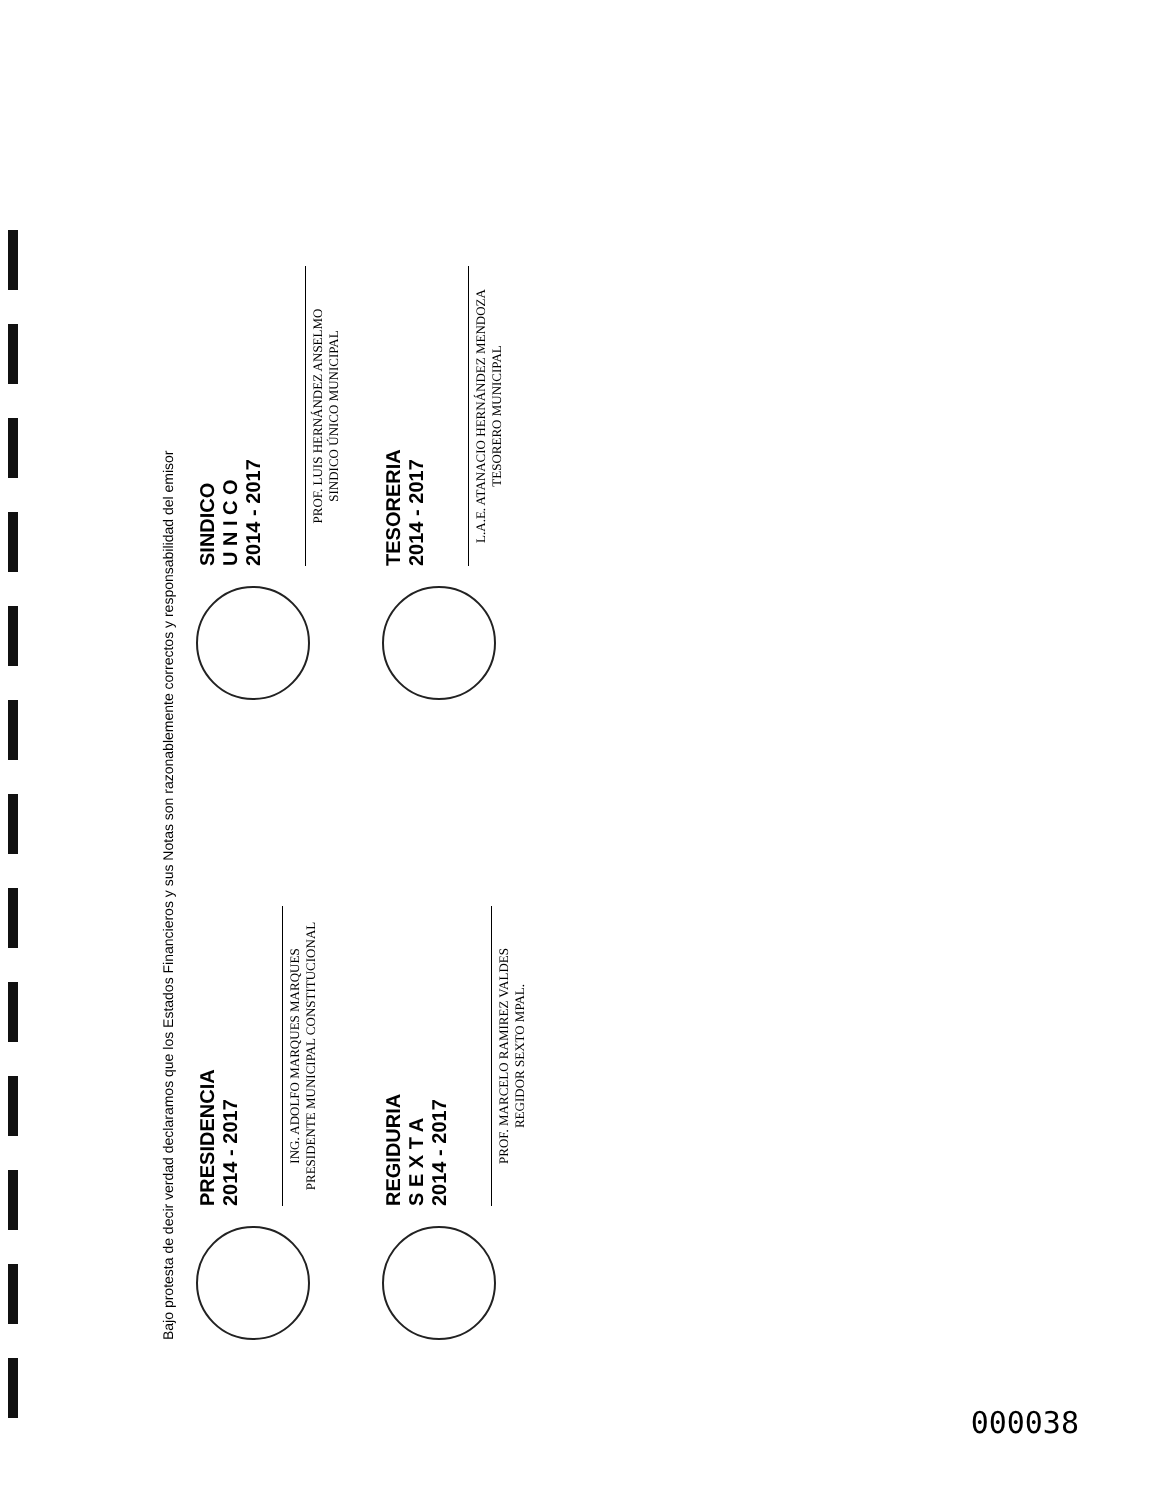Bajo protesta de decir verdad declaramos que los Estados Financieros y sus Notas son razonablemente correctos y responsabilidad del emisor
PRESIDENCIA
2014 - 2017
ING. ADOLFO MARQUES MARQUES
PRESIDENTE MUNICIPAL CONSTITUCIONAL
SINDICO
U N I C O
2014 - 2017
PROF. LUIS HERNÁNDEZ ANSELMO
SINDICO ÚNICO MUNICIPAL
REGIDURIA
S E X T A
2014 - 2017
PROF. MARCELO RAMIREZ VALDES
REGIDOR SEXTO MPAL.
TESORERIA
2014 - 2017
L.A.E. ATANACIO HERNÁNDEZ MENDOZA
TESORERO MUNICIPAL
000038